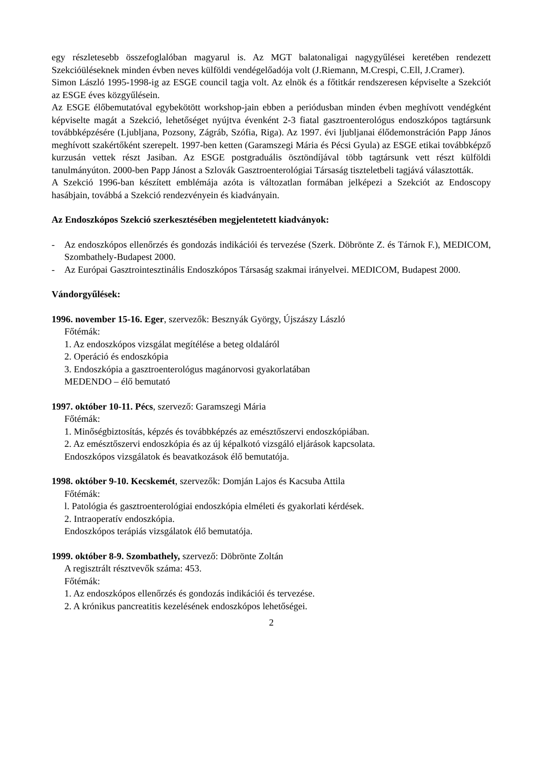egy részletesebb összefoglalóban magyarul is. Az MGT balatonaligai nagygyűlései keretében rendezett Szekcióüléseknek minden évben neves külföldi vendégelőadója volt (J.Riemann, M.Crespi, C.Ell, J.Cramer).
Simon László 1995-1998-ig az ESGE council tagja volt. Az elnök és a főtitkár rendszeresen képviselte a Szekciót az ESGE éves közgyűlésein.
Az ESGE élőbemutatóval egybekötött workshop-jain ebben a periódusban minden évben meghívott vendégként képviselte magát a Szekció, lehetőséget nyújtva évenként 2-3 fiatal gasztroenterológus endoszkópos tagtársunk továbbképzésére (Ljubljana, Pozsony, Zágráb, Szófia, Riga). Az 1997. évi ljubljanai élődemonstráción Papp János meghívott szakértőként szerepelt. 1997-ben ketten (Garamszegi Mária és Pécsi Gyula) az ESGE etikai továbbképző kurzusán vettek részt Jasiban. Az ESGE postgraduális ösztöndíjával több tagtársunk vett részt külföldi tanulmányúton. 2000-ben Papp Jánost a Szlovák Gasztroenterológiai Társaság tiszteletbeli tagjává választották.
A Szekció 1996-ban készített emblémája azóta is változatlan formában jelképezi a Szekciót az Endoscopy hasábjain, továbbá a Szekció rendezvényein és kiadványain.
Az Endoszkópos Szekció szerkesztésében megjelentetett kiadványok:
- Az endoszkópos ellenőrzés és gondozás indikációi és tervezése (Szerk. Döbrönte Z. és Tárnok F.), MEDICOM, Szombathely-Budapest 2000.
- Az Európai Gasztrointesztinális Endoszkópos Társaság szakmai irányelvei. MEDICOM, Budapest 2000.
Vándorgyűlések:
1996. november 15-16. Eger, szervezők: Besznyák György, Újszászy László
Főtémák:
1. Az endoszkópos vizsgálat megítélése a beteg oldaláról
2. Operáció és endoszkópia
3. Endoszkópia a gasztroenterológus magánorvosi gyakorlatában
MEDENDO – élő bemutató
1997. október 10-11. Pécs, szervező: Garamszegi Mária
Főtémák:
1. Minőségbiztosítás, képzés és továbbképzés az emésztőszervi endoszkópiában.
2. Az emésztőszervi endoszkópia és az új képalkotó vizsgáló eljárások kapcsolata.
Endoszkópos vizsgálatok és beavatkozások élő bemutatója.
1998. október 9-10. Kecskemét, szervezők: Domján Lajos és Kacsuba Attila
Főtémák:
l. Patológia és gasztroenterológiai endoszkópia elméleti és gyakorlati kérdések.
2. Intraoperatív endoszkópia.
Endoszkópos terápiás vizsgálatok élő bemutatója.
1999. október 8-9. Szombathely, szervező: Döbrönte Zoltán
A regisztrált résztvevők száma: 453.
Főtémák:
1. Az endoszkópos ellenőrzés és gondozás indikációi és tervezése.
2. A krónikus pancreatitis kezelésének endoszkópos lehetőségei.
2